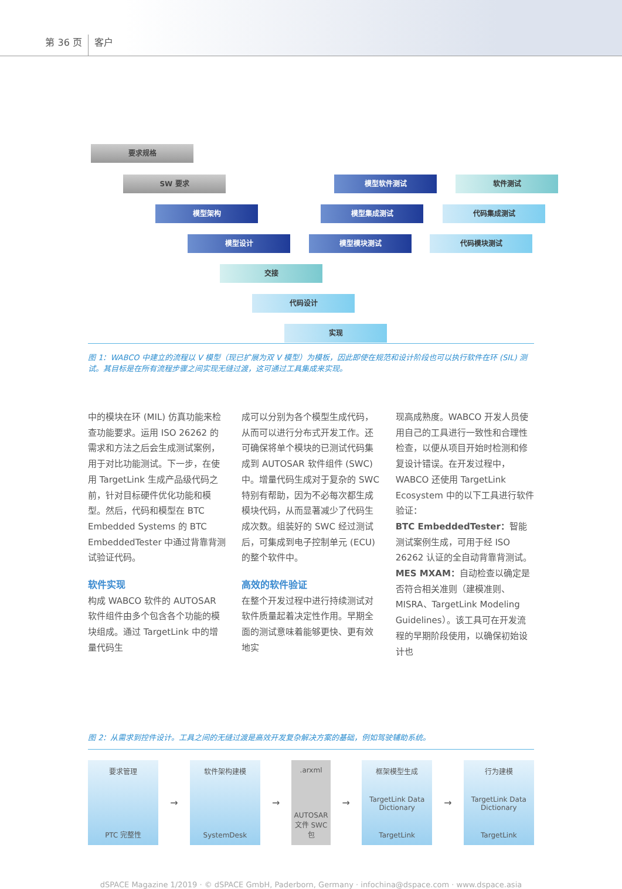第 36 页 客户
要求规格
SW 要求
模型架构
模型设计
交接
代码设计
实现
模型软件测试
模型集成测试
模型模块测试
软件测试
代码集成测试
代码模块测试
图 1：WABCO 中建立的流程以 V 模型（现已扩展为双 V 模型）为模板，因此即使在规范和设计阶段也可以执行软件在环 (SIL) 测试。其目标是在所有流程步骤之间实现无缝过渡，这可通过工具集成来实现。
中的模块在环 (MIL) 仿真功能来检查功能要求。运用 ISO 26262 的需求和方法之后会生成测试案例，用于对比功能测试。下一步，在使用 TargetLink 生成产品级代码之前，针对目标硬件优化功能和模型。然后，代码和模型在 BTC Embedded Systems 的 BTC EmbeddedTester 中通过背靠背测试验证代码。
软件实现
构成 WABCO 软件的 AUTOSAR 软件组件由多个包含各个功能的模块组成。通过 TargetLink 中的增量代码生
成可以分别为各个模型生成代码，从而可以进行分布式开发工作。还可确保将单个模块的已测试代码集成到 AUTOSAR 软件组件 (SWC) 中。增量代码生成对于复杂的 SWC 特别有帮助，因为不必每次都生成模块代码，从而显著减少了代码生成次数。组装好的 SWC 经过测试后，可集成到电子控制单元 (ECU) 的整个软件中。
高效的软件验证
在整个开发过程中进行持续测试对软件质量起着决定性作用。早期全面的测试意味着能够更快、更有效地实
现高成熟度。WABCO 开发人员使用自己的工具进行一致性和合理性检查，以便从项目开始时检测和修复设计错误。在开发过程中，WABCO 还使用 TargetLink Ecosystem 中的以下工具进行软件验证：
BTC EmbeddedTester：智能测试案例生成，可用于经 ISO 26262 认证的全自动背靠背测试。
MES MXAM：自动检查以确定是否符合相关准则（建模准则、MISRA、TargetLink Modeling Guidelines）。该工具可在开发流程的早期阶段使用，以确保初始设计也
图 2：从需求到控件设计。工具之间的无缝过渡是高效开发复杂解决方案的基础，例如驾驶辅助系统。
要求管理
PTC 完整性
→
软件架构建模
SystemDesk
→
.arxml
AUTOSAR 文件 SWC 包
→
框架模型生成
TargetLink Data Dictionary
TargetLink
→
行为建模
TargetLink Data Dictionary
TargetLink
dSPACE Magazine 1/2019 · © dSPACE GmbH, Paderborn, Germany · infochina@dspace.com · www.dspace.asia